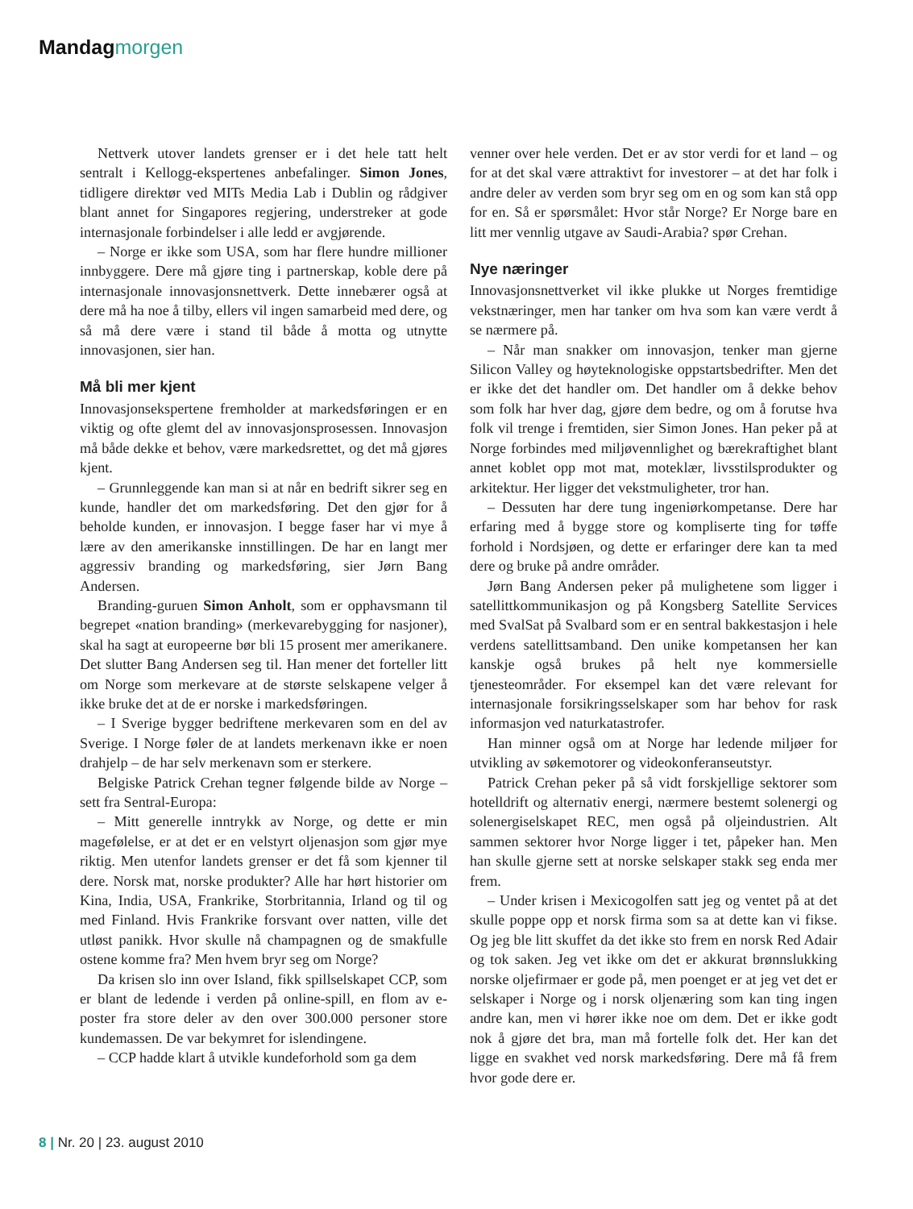Mandag morgen
Nettverk utover landets grenser er i det hele tatt helt sentralt i Kellogg-ekspertenes anbefalinger. Simon Jones, tidligere direktør ved MITs Media Lab i Dublin og rådgiver blant annet for Singapores regjering, understreker at gode internasjonale forbindelser i alle ledd er avgjørende.
– Norge er ikke som USA, som har flere hundre millioner innbyggere. Dere må gjøre ting i partnerskap, koble dere på internasjonale innovasjonsnettverk. Dette innebærer også at dere må ha noe å tilby, ellers vil ingen samarbeid med dere, og så må dere være i stand til både å motta og utnytte innovasjonen, sier han.
Må bli mer kjent
Innovasjonsekspertene fremholder at markedsføringen er en viktig og ofte glemt del av innovasjonsprosessen. Innovasjon må både dekke et behov, være markedsrettet, og det må gjøres kjent.
– Grunnleggende kan man si at når en bedrift sikrer seg en kunde, handler det om markedsføring. Det den gjør for å beholde kunden, er innovasjon. I begge faser har vi mye å lære av den amerikanske innstillingen. De har en langt mer aggressiv branding og markedsføring, sier Jørn Bang Andersen.
Branding-guruen Simon Anholt, som er opphavsmann til begrepet «nation branding» (merkevarebygging for nasjoner), skal ha sagt at europeerne bør bli 15 prosent mer amerikanere. Det slutter Bang Andersen seg til. Han mener det forteller litt om Norge som merkevare at de største selskapene velger å ikke bruke det at de er norske i markedsføringen.
– I Sverige bygger bedriftene merkevaren som en del av Sverige. I Norge føler de at landets merkenavn ikke er noen drahjelp – de har selv merkenavn som er sterkere.
Belgiske Patrick Crehan tegner følgende bilde av Norge – sett fra Sentral-Europa:
– Mitt generelle inntrykk av Norge, og dette er min magefølelse, er at det er en velstyrt oljenasjon som gjør mye riktig. Men utenfor landets grenser er det få som kjenner til dere. Norsk mat, norske produkter? Alle har hørt historier om Kina, India, USA, Frankrike, Storbritannia, Irland og til og med Finland. Hvis Frankrike forsvant over natten, ville det utløst panikk. Hvor skulle nå champagnen og de smakfulle ostene komme fra? Men hvem bryr seg om Norge?
Da krisen slo inn over Island, fikk spillselskapet CCP, som er blant de ledende i verden på online-spill, en flom av e-poster fra store deler av den over 300.000 personer store kundemassen. De var bekymret for islendingene.
– CCP hadde klart å utvikle kundeforhold som ga dem
venner over hele verden. Det er av stor verdi for et land – og for at det skal være attraktivt for investorer – at det har folk i andre deler av verden som bryr seg om en og som kan stå opp for en. Så er spørsmålet: Hvor står Norge? Er Norge bare en litt mer vennlig utgave av Saudi-Arabia? spør Crehan.
Nye næringer
Innovasjonsnettverket vil ikke plukke ut Norges fremtidige vekstnæringer, men har tanker om hva som kan være verdt å se nærmere på.
– Når man snakker om innovasjon, tenker man gjerne Silicon Valley og høyteknologiske oppstartsbedrifter. Men det er ikke det det handler om. Det handler om å dekke behov som folk har hver dag, gjøre dem bedre, og om å forutse hva folk vil trenge i fremtiden, sier Simon Jones. Han peker på at Norge forbindes med miljøvennlighet og bærekraftighet blant annet koblet opp mot mat, moteklær, livsstilsprodukter og arkitektur. Her ligger det vekstmuligheter, tror han.
– Dessuten har dere tung ingeniørkompetanse. Dere har erfaring med å bygge store og kompliserte ting for tøffe forhold i Nordsjøen, og dette er erfaringer dere kan ta med dere og bruke på andre områder.
Jørn Bang Andersen peker på mulighetene som ligger i satellittkommunikasjon og på Kongsberg Satellite Services med SvalSat på Svalbard som er en sentral bakkestasjon i hele verdens satellittsamband. Den unike kompetansen her kan kanskje også brukes på helt nye kommersielle tjenesteområder. For eksempel kan det være relevant for internasjonale forsikringsselskaper som har behov for rask informasjon ved naturkatastrofer.
Han minner også om at Norge har ledende miljøer for utvikling av søkemotorer og videokonferanseutstyr.
Patrick Crehan peker på så vidt forskjellige sektorer som hotelldrift og alternativ energi, nærmere bestemt solenergi og solenergiselskapet REC, men også på oljeindustrien. Alt sammen sektorer hvor Norge ligger i tet, påpeker han. Men han skulle gjerne sett at norske selskaper stakk seg enda mer frem.
– Under krisen i Mexicogolfen satt jeg og ventet på at det skulle poppe opp et norsk firma som sa at dette kan vi fikse. Og jeg ble litt skuffet da det ikke sto frem en norsk Red Adair og tok saken. Jeg vet ikke om det er akkurat brønnslukking norske oljefirmaer er gode på, men poenget er at jeg vet det er selskaper i Norge og i norsk oljenæring som kan ting ingen andre kan, men vi hører ikke noe om dem. Det er ikke godt nok å gjøre det bra, man må fortelle folk det. Her kan det ligge en svakhet ved norsk markedsføring. Dere må få frem hvor gode dere er.
8 | Nr. 20 | 23. august 2010